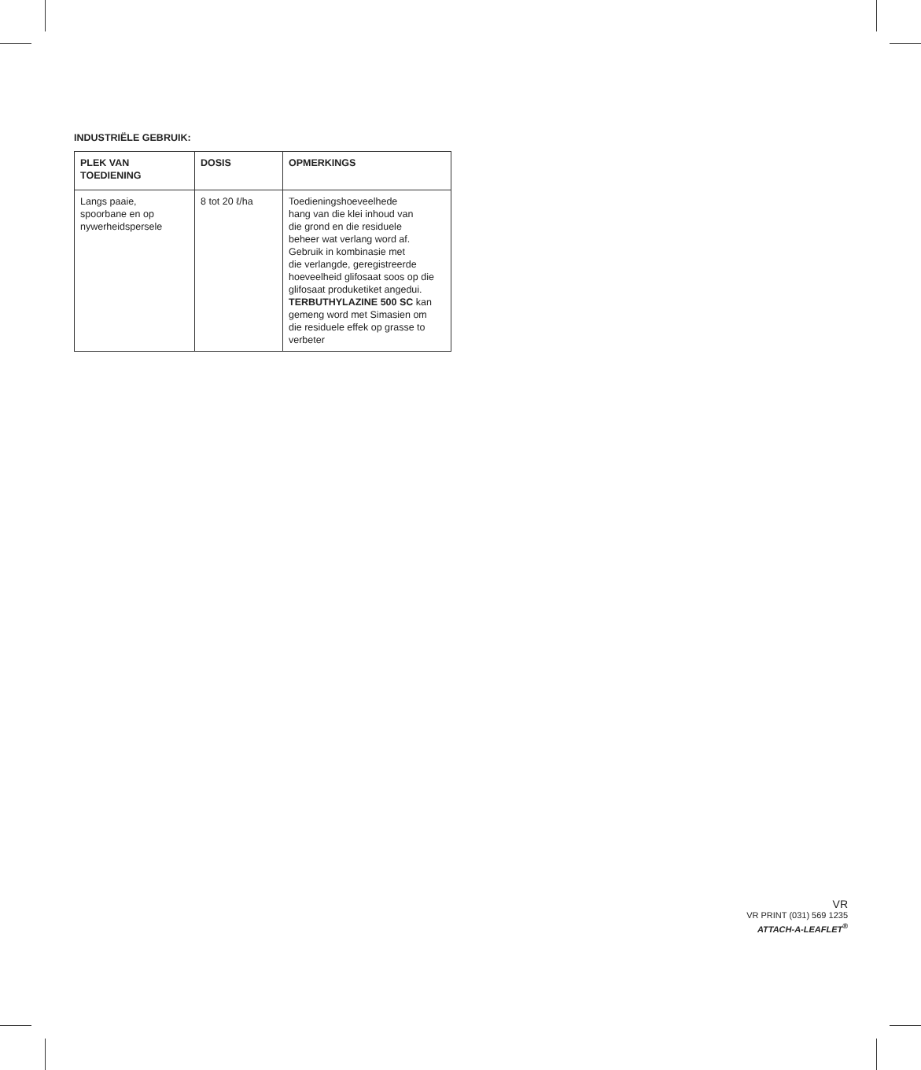INDUSTRIËLE GEBRUIK:
| PLEK VAN TOEDIENING | DOSIS | OPMERKINGS |
| --- | --- | --- |
| Langs paaie, spoorbane en op nywerheidspersele | 8 tot 20 ℓ/ha | Toedieningshoeveelhede hang van die klei inhoud van die grond en die residuele beheer wat verlang word af. Gebruik in kombinasie met die verlangde, geregistreerde hoeveelheid glifosaat soos op die glifosaat produketiket angedui. TERBUTHYLAZINE 500 SC kan gemeng word met Simasien om die residuele effek op grasse to verbeter |
VR
VR PRINT (031) 569 1235
ATTACH-A-LEAFLET<sup>®</sup>